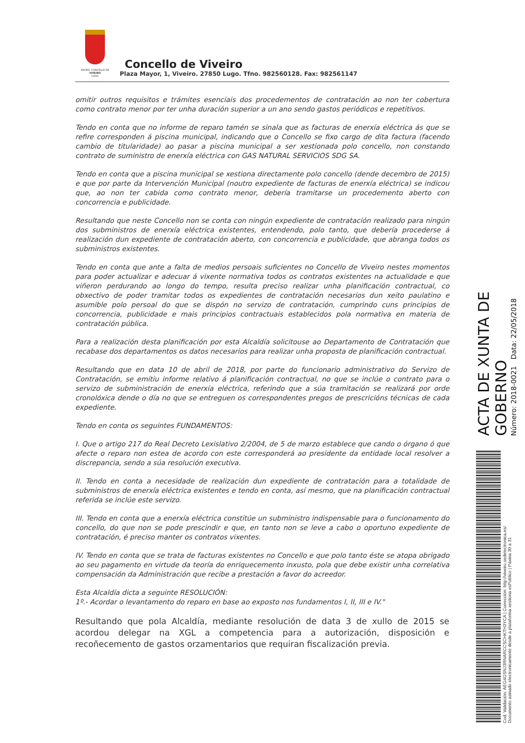EXCMO. CONCELLO DE
VIVEIRO
LUGO
Concello de Viveiro
Plaza Mayor, 1, Viveiro. 27850 Lugo. Tfno. 982560128. Fax: 982561147
omitir outros requisitos e trámites esenciais dos procedementos de contratación ao non ter cobertura como contrato menor por ter unha duración superior a un ano sendo gastos periódicos e repetitivos.
Tendo en conta que no informe de reparo tamén se sinala que as facturas de enerxía eléctrica ás que se refire corresponden á piscina municipal, indicando que o Concello se fixo cargo de dita factura (facendo cambio de titularidade) ao pasar a piscina municipal a ser xestionada polo concello, non constando contrato de suministro de enerxía eléctrica con GAS NATURAL SERVICIOS SDG SA.
Tendo en conta que a piscina municipal se xestiona directamente polo concello (dende decembro de 2015) e que por parte da Intervención Municipal (noutro expediente de facturas de enerxía eléctrica) se indicou que, ao non ter cabida como contrato menor, debería tramitarse un procedemento aberto con concorrencia e publicidade.
Resultando que neste Concello non se conta con ningún expediente de contratación realizado para ningún dos subministros de enerxía eléctrica existentes, entendendo, polo tanto, que debería procederse á realización dun expediente de contratación aberto, con concorrencia e publicidade, que abranga todos os subministros existentes.
Tendo en conta que ante a falta de medios persoais suficientes no Concello de Viveiro nestes momentos para poder actualizar e adecuar á vixente normativa todos os contratos existentes na actualidade e que viñeron perdurando ao longo do tempo, resulta preciso realizar unha planificación contractual, co obxectivo de poder tramitar todos os expedientes de contratación necesarios dun xeito paulatino e asumible polo persoal do que se dispón no servizo de contratación, cumprindo cuns principios de concorrencia, publicidade e mais principios contractuais establecidos pola normativa en materia de contratación pública.
Para a realización desta planificación por esta Alcaldía solicitouse ao Departamento de Contratación que recabase dos departamentos os datos necesarios para realizar unha proposta de planificación contractual.
Resultando que en data 10 de abril de 2018, por parte do funcionario administrativo do Servizo de Contratación, se emitiu informe relativo á planificación contractual, no que se inclúe o contrato para o servizo de subministración de enerxía eléctrica, referindo que a súa tramitación se realizará por orde cronolóxica dende o día no que se entreguen os correspondentes pregos de prescricións técnicas de cada expediente.
Tendo en conta os seguintes FUNDAMENTOS:
I. Que o artigo 217 do Real Decreto Lexislativo 2/2004, de 5 de marzo establece que cando o órgano ó que afecte o reparo non estea de acordo con este corresponderá ao presidente da entidade local resolver a discrepancia, sendo a súa resolución executiva.
II. Tendo en conta a necesidade de realización dun expediente de contratación para a totalidade de subministros de enerxía eléctrica existentes e tendo en conta, así mesmo, que na planificación contractual referida se inclúe este servizo.
III. Tendo en conta que a enerxía eléctrica constitúe un subministro indispensable para o funcionamento do concello, do que non se pode prescindir e que, en tanto non se leve a cabo o oportuno expediente de contratación, é preciso manter os contratos vixentes.
IV. Tendo en conta que se trata de facturas existentes no Concello e que polo tanto éste se atopa obrigado ao seu pagamento en virtude da teoría do enriquecemento inxusto, pola que debe existir unha correlativa compensación da Administración que recibe a prestación a favor do acreedor.
Esta Alcaldía dicta a seguinte RESOLUCIÓN:
1º.- Acordar o levantamento do reparo en base ao exposto nos fundamentos I, II, III e IV."
Resultando que pola Alcaldía, mediante resolución de data 3 de xullo de 2015 se acordou delegar na XGL a competencia para a autorización, disposición e recoñecemento de gastos orzamentarios que requiran fiscalización previa.
ACTA DE XUNTA DE GOBERNO
Número: 2018-0021 Data: 22/05/2018
Cod. Validación: AEG4GSNJ3RNARCCSCHKTH3YCA | Corrección: http://viveiro.sedelectronica.es/
Documento asinado electronicamente desde a plataforma xestiona esPublico | Páxina 30 a 31